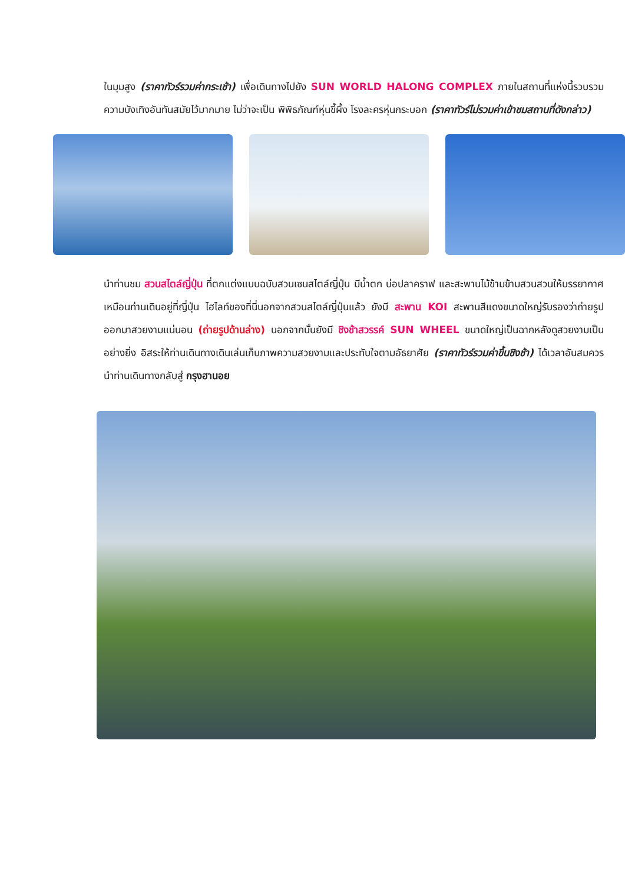ในมุมสูง (ราคาทัวร์รวมค่ากระเช้า) เพื่อเดินทางไปยัง SUN WORLD HALONG COMPLEX ภายในสถานที่แห่งนี้รวบรวมความบังเทิงอันทันสมัยไว้มากมาย ไม่ว่าจะเป็น พิพิธภัณฑ์หุ่นขี้ผึ้ง โรงละครหุ่นกระบอก (ราคาทัวร์ไม่รวมค่าเข้าชมสถานที่ดังกล่าว)
นำท่านชม สวนสไตล์ญี่ปุ่น ที่ตกแต่งแบบฉบับสวนเซนสไตล์ญี่ปุ่น มีน้ำตก บ่อปลาคราฟ และสะพานไม้ข้ามข้ามสวนสวนให้บรรยากาศเหมือนท่านเดินอยู่ที่ญี่ปุ่น ไฮไลท์ของที่นี่นอกจากสวนสไตล์ญี่ปุ่นแล้ว ยังมี สะพาน KOI สะพานสีแดงขนาดใหญ่รับรองว่าถ่ายรูปออกมาสวยงามแน่นอน (ถ่ายรูปด้านล่าง) นอกจากนั้นยังมี ชิงช้าสวรรค์ SUN WHEEL ขนาดใหญ่เป็นฉากหลังดูสวยงามเป็นอย่างยิ่ง อิสระให้ท่านเดินทางเดินเล่นเก็บภาพความสวยงามและประทับใจตามอัธยาศัย (ราคาทัวร์รวมค่าขึ้นชิงช้า) ได้เวลาอันสมควรนำท่านเดินทางกลับสู่ กรุงฮานอย